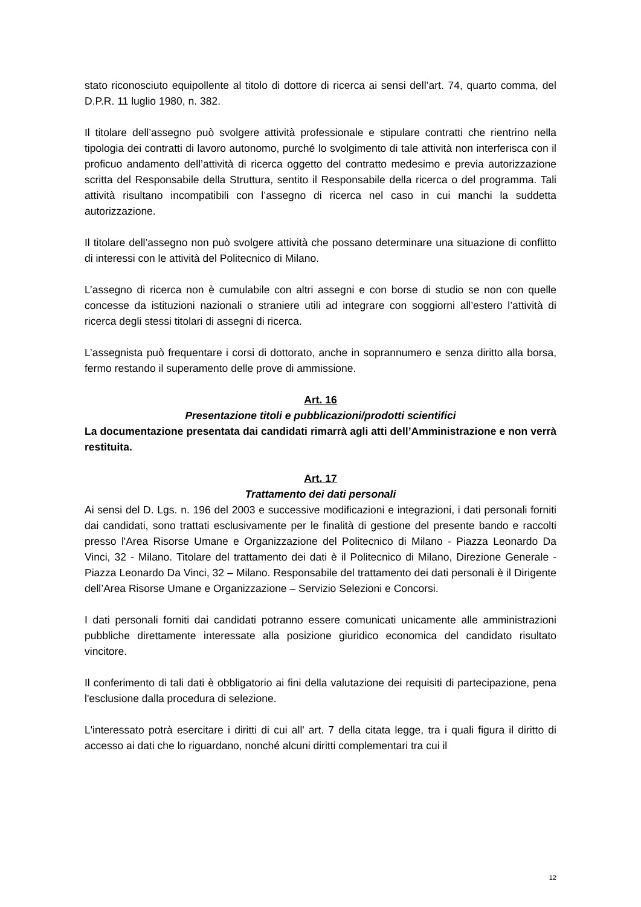stato riconosciuto equipollente al titolo di dottore di ricerca ai sensi dell’art. 74, quarto comma, del D.P.R. 11 luglio 1980, n. 382.
Il titolare dell’assegno può svolgere attività professionale e stipulare contratti che rientrino nella tipologia dei contratti di lavoro autonomo, purché lo svolgimento di tale attività non interferisca con il proficuo andamento dell’attività di ricerca oggetto del contratto medesimo e previa autorizzazione scritta del Responsabile della Struttura, sentito il Responsabile della ricerca o del programma. Tali attività risultano incompatibili con l’assegno di ricerca nel caso in cui manchi la suddetta autorizzazione.
Il titolare dell’assegno non può svolgere attività che possano determinare una situazione di conflitto di interessi con le attività del Politecnico di Milano.
L’assegno di ricerca non è cumulabile con altri assegni e con borse di studio se non con quelle concesse da istituzioni nazionali o straniere utili ad integrare con soggiorni all’estero l’attività di ricerca degli stessi titolari di assegni di ricerca.
L’assegnista può frequentare i corsi di dottorato, anche in soprannumero e senza diritto alla borsa, fermo restando il superamento delle prove di ammissione.
Art. 16
Presentazione titoli e pubblicazioni/prodotti scientifici
La documentazione presentata dai candidati rimarrà agli atti dell’Amministrazione e non verrà restituita.
Art. 17
Trattamento dei dati personali
Ai sensi del D. Lgs. n. 196 del 2003 e successive modificazioni e integrazioni, i dati personali forniti dai candidati, sono trattati esclusivamente per le finalità di gestione del presente bando e raccolti presso l'Area Risorse Umane e Organizzazione del Politecnico di Milano - Piazza Leonardo Da Vinci, 32 - Milano. Titolare del trattamento dei dati è il Politecnico di Milano, Direzione Generale - Piazza Leonardo Da Vinci, 32 – Milano. Responsabile del trattamento dei dati personali è il Dirigente dell’Area Risorse Umane e Organizzazione – Servizio Selezioni e Concorsi.
I dati personali forniti dai candidati potranno essere comunicati unicamente alle amministrazioni pubbliche direttamente interessate alla posizione giuridico economica del candidato risultato vincitore.
Il conferimento di tali dati è obbligatorio ai fini della valutazione dei requisiti di partecipazione, pena l'esclusione dalla procedura di selezione.
L'interessato potrà esercitare i diritti di cui all' art. 7 della citata legge, tra i quali figura il diritto di accesso ai dati che lo riguardano, nonché alcuni diritti complementari tra cui il
12